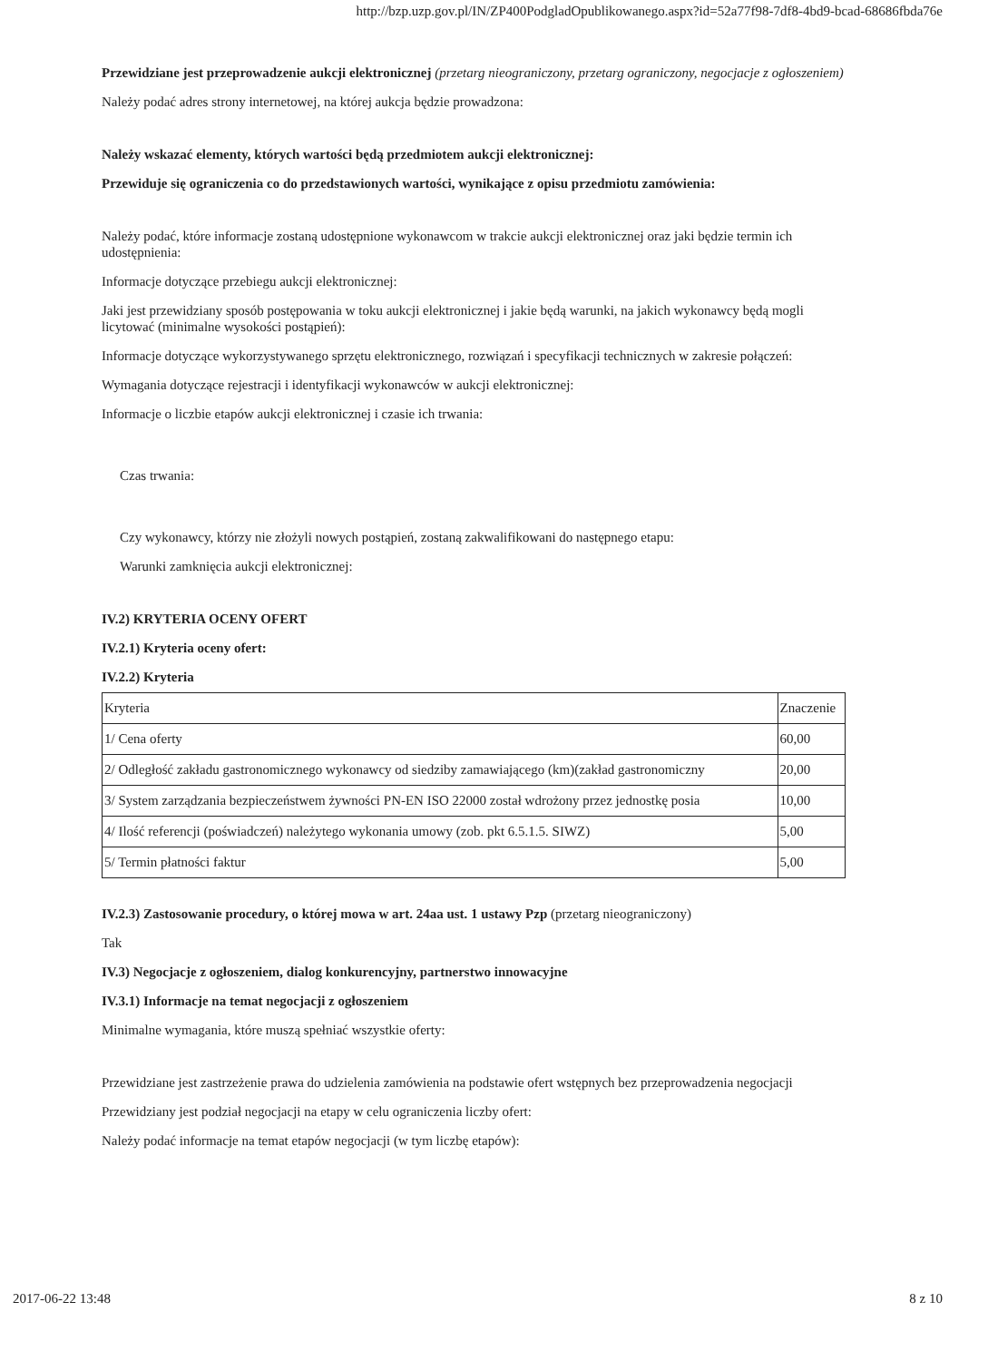http://bzp.uzp.gov.pl/IN/ZP400PodgladOpublikowanego.aspx?id=52a77f98-7df8-4bd9-bcad-68686fbda76e
Przewidziane jest przeprowadzenie aukcji elektronicznej (przetarg nieograniczony, przetarg ograniczony, negocjacje z ogłoszeniem)
Należy podać adres strony internetowej, na której aukcja będzie prowadzona:
Należy wskazać elementy, których wartości będą przedmiotem aukcji elektronicznej:
Przewiduje się ograniczenia co do przedstawionych wartości, wynikające z opisu przedmiotu zamówienia:
Należy podać, które informacje zostaną udostępnione wykonawcom w trakcie aukcji elektronicznej oraz jaki będzie termin ich udostępnienia:
Informacje dotyczące przebiegu aukcji elektronicznej:
Jaki jest przewidziany sposób postępowania w toku aukcji elektronicznej i jakie będą warunki, na jakich wykonawcy będą mogli licytować (minimalne wysokości postąpień):
Informacje dotyczące wykorzystywanego sprzętu elektronicznego, rozwiązań i specyfikacji technicznych w zakresie połączeń:
Wymagania dotyczące rejestracji i identyfikacji wykonawców w aukcji elektronicznej:
Informacje o liczbie etapów aukcji elektronicznej i czasie ich trwania:
Czas trwania:
Czy wykonawcy, którzy nie złożyli nowych postąpień, zostaną zakwalifikowani do następnego etapu:
Warunki zamknięcia aukcji elektronicznej:
IV.2) KRYTERIA OCENY OFERT
IV.2.1) Kryteria oceny ofert:
IV.2.2) Kryteria
| Kryteria | Znaczenie |
| 1/ Cena oferty | 60,00 |
| 2/ Odległość zakładu gastronomicznego wykonawcy od siedziby zamawiającego (km)(zakład gastronomiczny | 20,00 |
| 3/ System zarządzania bezpieczeństwem żywności PN-EN ISO 22000 został wdrożony przez jednostkę posia | 10,00 |
| 4/ Ilość referencji (poświadczeń) należytego wykonania umowy (zob. pkt 6.5.1.5. SIWZ) | 5,00 |
| 5/ Termin płatności faktur | 5,00 |
IV.2.3) Zastosowanie procedury, o której mowa w art. 24aa ust. 1 ustawy Pzp (przetarg nieograniczony)
Tak
IV.3) Negocjacje z ogłoszeniem, dialog konkurencyjny, partnerstwo innowacyjne
IV.3.1) Informacje na temat negocjacji z ogłoszeniem
Minimalne wymagania, które muszą spełniać wszystkie oferty:
Przewidziane jest zastrzeżenie prawa do udzielenia zamówienia na podstawie ofert wstępnych bez przeprowadzenia negocjacji
Przewidziany jest podział negocjacji na etapy w celu ograniczenia liczby ofert:
Należy podać informacje na temat etapów negocjacji (w tym liczbę etapów):
2017-06-22 13:48 8 z 10